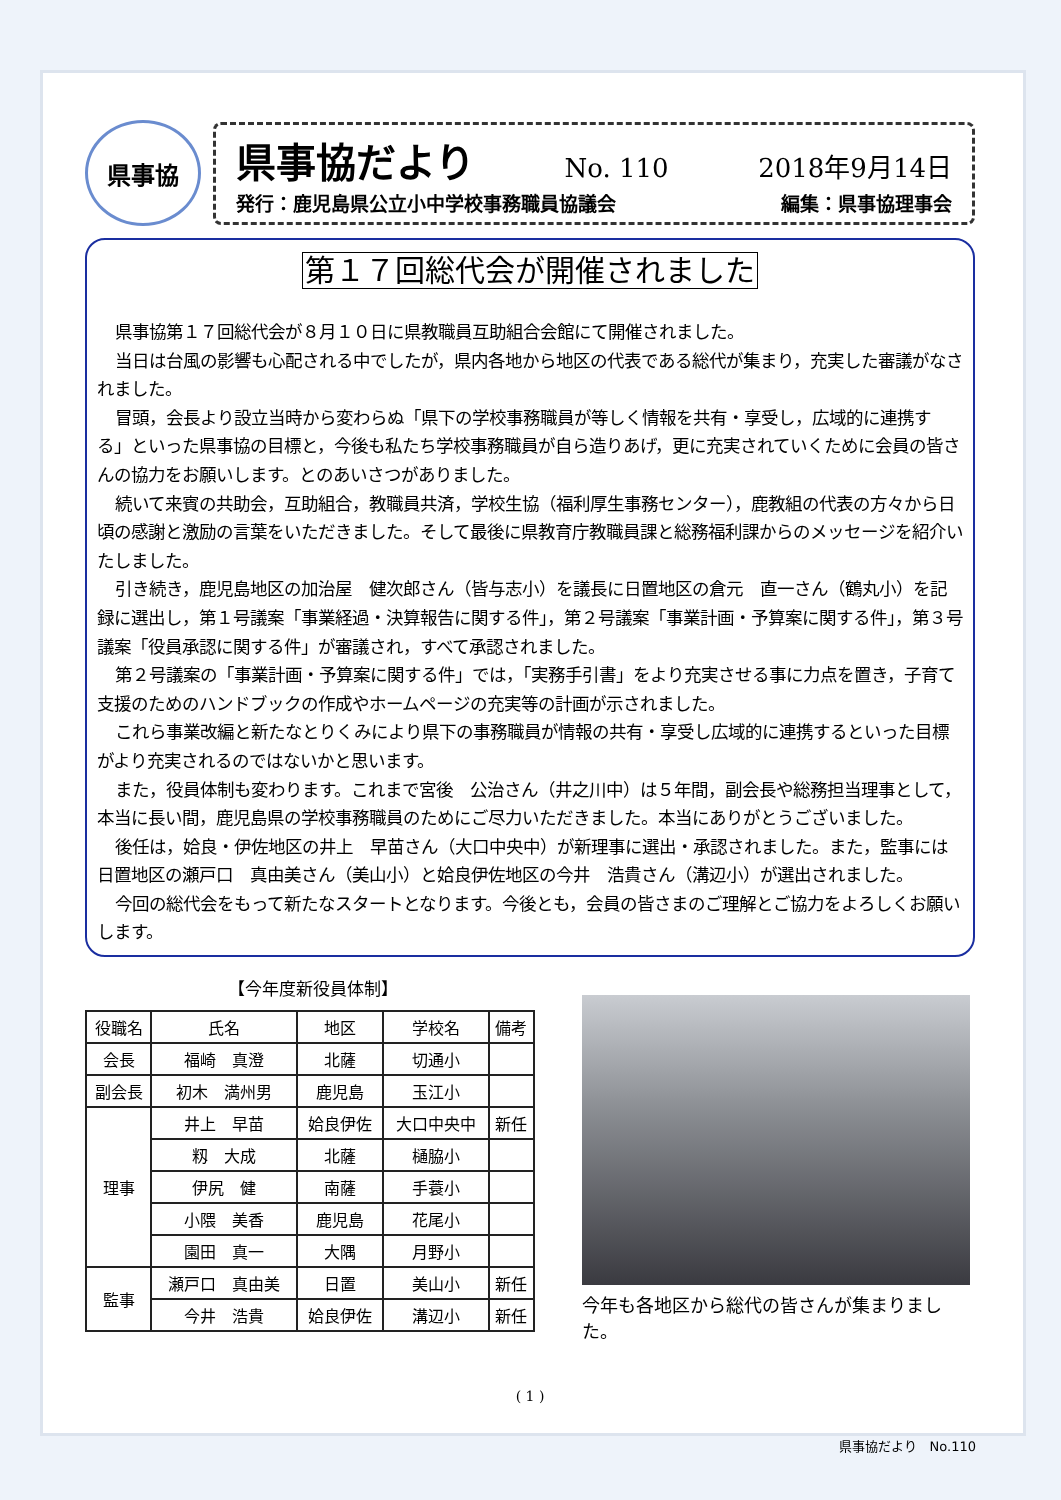県事協
県事協だより No. 110 2018年9月14日
発行：鹿児島県公立小中学校事務職員協議会 編集：県事協理事会
第１７回総代会が開催されました
県事協第１７回総代会が８月１０日に県教職員互助組合会館にて開催されました。
当日は台風の影響も心配される中でしたが，県内各地から地区の代表である総代が集まり，充実した審議がなされました。
冒頭，会長より設立当時から変わらぬ「県下の学校事務職員が等しく情報を共有・享受し，広域的に連携する」といった県事協の目標と，今後も私たち学校事務職員が自ら造りあげ，更に充実されていくために会員の皆さんの協力をお願いします。とのあいさつがありました。
続いて来賓の共助会，互助組合，教職員共済，学校生協（福利厚生事務センター），鹿教組の代表の方々から日頃の感謝と激励の言葉をいただきました。そして最後に県教育庁教職員課と総務福利課からのメッセージを紹介いたしました。
引き続き，鹿児島地区の加治屋　健次郎さん（皆与志小）を議長に日置地区の倉元　直一さん（鶴丸小）を記録に選出し，第１号議案「事業経過・決算報告に関する件」，第２号議案「事業計画・予算案に関する件」，第３号議案「役員承認に関する件」が審議され，すべて承認されました。
第２号議案の「事業計画・予算案に関する件」では，「実務手引書」をより充実させる事に力点を置き，子育て支援のためのハンドブックの作成やホームページの充実等の計画が示されました。
これら事業改編と新たなとりくみにより県下の事務職員が情報の共有・享受し広域的に連携するといった目標がより充実されるのではないかと思います。
また，役員体制も変わります。これまで宮後　公治さん（井之川中）は５年間，副会長や総務担当理事として，本当に長い間，鹿児島県の学校事務職員のためにご尽力いただきました。本当にありがとうございました。
後任は，姶良・伊佐地区の井上　早苗さん（大口中央中）が新理事に選出・承認されました。また，監事には日置地区の瀬戸口　真由美さん（美山小）と姶良伊佐地区の今井　浩貴さん（溝辺小）が選出されました。
今回の総代会をもって新たなスタートとなります。今後とも，会員の皆さまのご理解とご協力をよろしくお願いします。
【今年度新役員体制】
| 役職名 | 氏名 | 地区 | 学校名 | 備考 |
| --- | --- | --- | --- | --- |
| 会長 | 福崎 真澄 | 北薩 | 切通小 | |
| 副会長 | 初木 満州男 | 鹿児島 | 玉江小 | |
| 理事 | 井上 早苗 | 姶良伊佐 | 大口中央中 | 新任 |
| | 籾 大成 | 北薩 | 樋脇小 | |
| | 伊尻 健 | 南薩 | 手蓑小 | |
| | 小隈 美香 | 鹿児島 | 花尾小 | |
| | 園田 真一 | 大隅 | 月野小 | |
| 監事 | 瀬戸口 真由美 | 日置 | 美山小 | 新任 |
| | 今井 浩貴 | 姶良伊佐 | 溝辺小 | 新任 |
今年も各地区から総代の皆さんが集まりました。
( 1 )
県事協だより　No.110